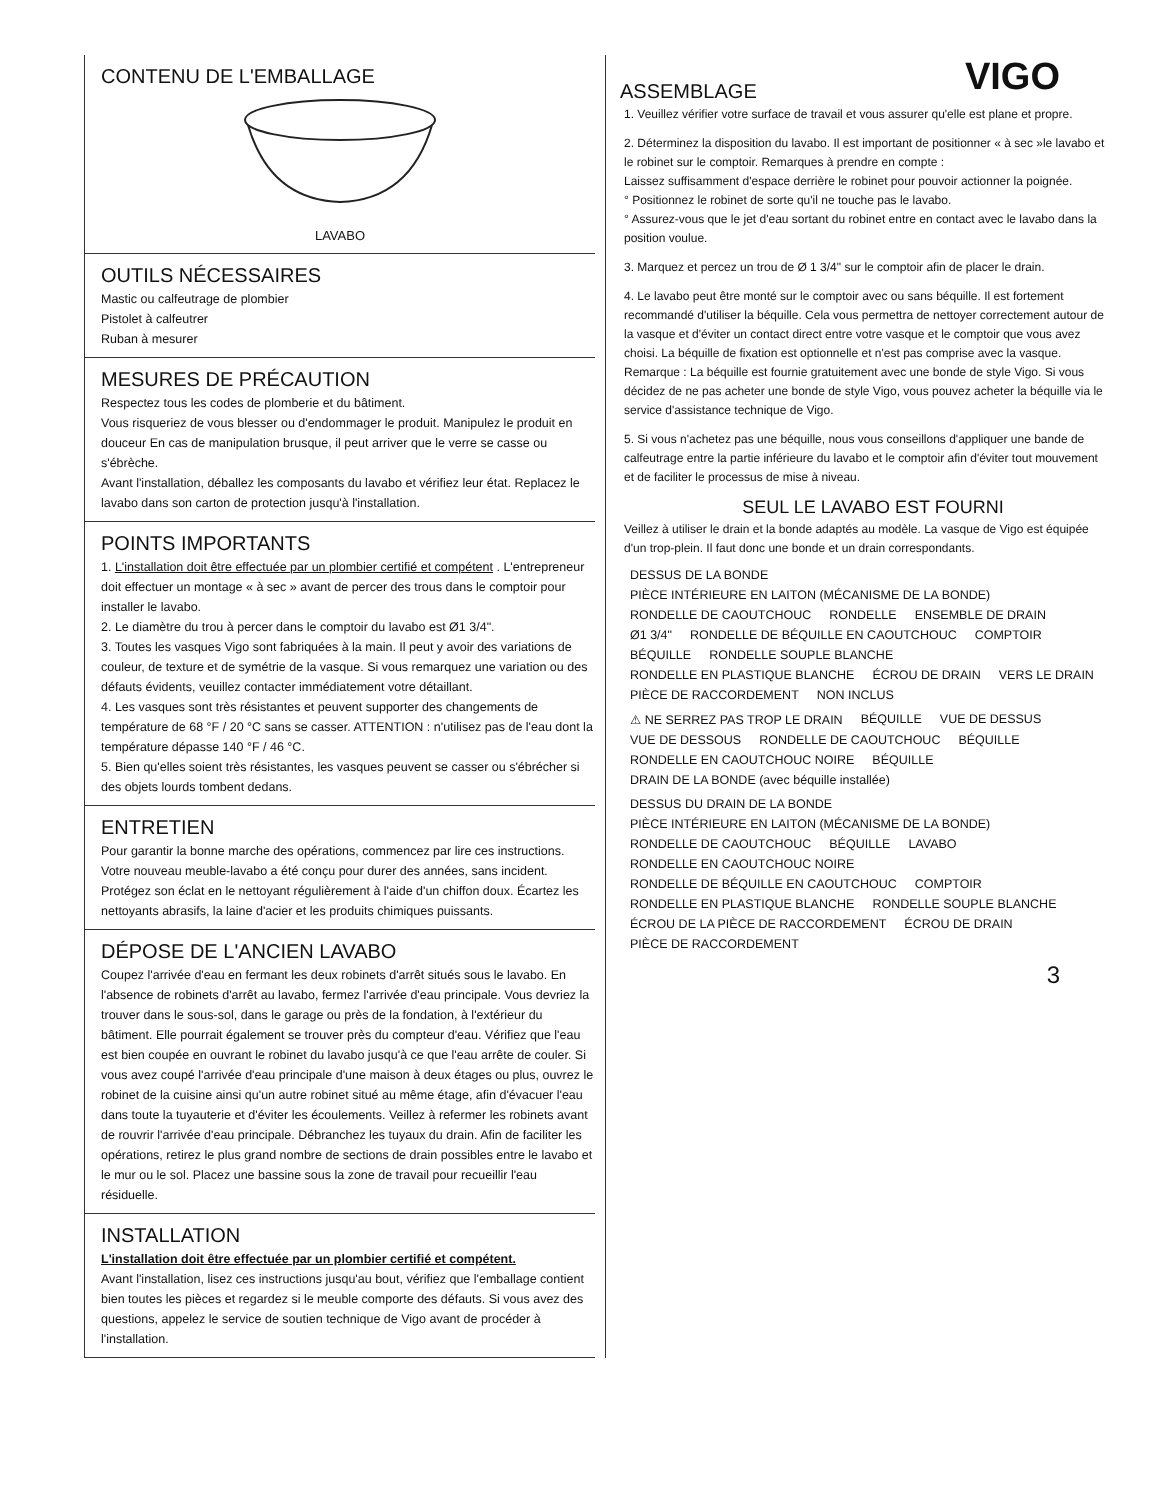CONTENU DE L'EMBALLAGE
LAVABO
OUTILS NÉCESSAIRES
Mastic ou calfeutrage de plombier
Pistolet à calfeutrer
Ruban à mesurer
MESURES DE PRÉCAUTION
Respectez tous les codes de plomberie et du bâtiment.
Vous risqueriez de vous blesser ou d'endommager le produit. Manipulez le produit en douceur En cas de manipulation brusque, il peut arriver que le verre se casse ou s'ébrèche.
Avant l'installation, déballez les composants du lavabo et vérifiez leur état. Replacez le lavabo dans son carton de protection jusqu'à l'installation.
POINTS IMPORTANTS
1. L'installation doit être effectuée par un plombier certifié et compétent . L'entrepreneur doit effectuer un montage « à sec » avant de percer des trous dans le comptoir pour installer le lavabo.
2. Le diamètre du trou à percer dans le comptoir du lavabo est Ø1 3/4".
3. Toutes les vasques Vigo sont fabriquées à la main. Il peut y avoir des variations de couleur, de texture et de symétrie de la vasque. Si vous remarquez une variation ou des défauts évidents, veuillez contacter immédiatement votre détaillant.
4. Les vasques sont très résistantes et peuvent supporter des changements de température de 68 °F / 20 °C sans se casser. ATTENTION : n'utilisez pas de l'eau dont la température dépasse 140 °F / 46 °C.
5. Bien qu'elles soient très résistantes, les vasques peuvent se casser ou s'ébrécher si des objets lourds tombent dedans.
ENTRETIEN
Pour garantir la bonne marche des opérations, commencez par lire ces instructions. Votre nouveau meuble-lavabo a été conçu pour durer des années, sans incident. Protégez son éclat en le nettoyant régulièrement à l'aide d'un chiffon doux. Écartez les nettoyants abrasifs, la laine d'acier et les produits chimiques puissants.
DÉPOSE DE L'ANCIEN LAVABO
Coupez l'arrivée d'eau en fermant les deux robinets d'arrêt situés sous le lavabo. En l'absence de robinets d'arrêt au lavabo, fermez l'arrivée d'eau principale. Vous devriez la trouver dans le sous-sol, dans le garage ou près de la fondation, à l'extérieur du bâtiment. Elle pourrait également se trouver près du compteur d'eau. Vérifiez que l'eau est bien coupée en ouvrant le robinet du lavabo jusqu'à ce que l'eau arrête de couler. Si vous avez coupé l'arrivée d'eau principale d'une maison à deux étages ou plus, ouvrez le robinet de la cuisine ainsi qu'un autre robinet situé au même étage, afin d'évacuer l'eau dans toute la tuyauterie et d'éviter les écoulements. Veillez à refermer les robinets avant de rouvrir l'arrivée d'eau principale. Débranchez les tuyaux du drain. Afin de faciliter les opérations, retirez le plus grand nombre de sections de drain possibles entre le lavabo et le mur ou le sol. Placez une bassine sous la zone de travail pour recueillir l'eau résiduelle.
INSTALLATION
L'installation doit être effectuée par un plombier certifié et compétent.
Avant l'installation, lisez ces instructions jusqu'au bout, vérifiez que l'emballage contient bien toutes les pièces et regardez si le meuble comporte des défauts. Si vous avez des questions, appelez le service de soutien technique de Vigo avant de procéder à l'installation.
VIGO
ASSEMBLAGE
1. Veuillez vérifier votre surface de travail et vous assurer qu'elle est plane et propre.
2. Déterminez la disposition du lavabo. Il est important de positionner « à sec »le lavabo et le robinet sur le comptoir. Remarques à prendre en compte :
Laissez suffisamment d'espace derrière le robinet pour pouvoir actionner la poignée.
° Positionnez le robinet de sorte qu'il ne touche pas le lavabo.
° Assurez-vous que le jet d'eau sortant du robinet entre en contact avec le lavabo dans la position voulue.
3. Marquez et percez un trou de Ø 1 3/4" sur le comptoir afin de placer le drain.
4. Le lavabo peut être monté sur le comptoir avec ou sans béquille. Il est fortement recommandé d'utiliser la béquille. Cela vous permettra de nettoyer correctement autour de la vasque et d'éviter un contact direct entre votre vasque et le comptoir que vous avez choisi. La béquille de fixation est optionnelle et n'est pas comprise avec la vasque. Remarque : La béquille est fournie gratuitement avec une bonde de style Vigo. Si vous décidez de ne pas acheter une bonde de style Vigo, vous pouvez acheter la béquille via le service d'assistance technique de Vigo.
5. Si vous n'achetez pas une béquille, nous vous conseillons d'appliquer une bande de calfeutrage entre la partie inférieure du lavabo et le comptoir afin d'éviter tout mouvement et de faciliter le processus de mise à niveau.
SEUL LE LAVABO EST FOURNI
Veillez à utiliser le drain et la bonde adaptés au modèle. La vasque de Vigo est équipée d'un trop-plein. Il faut donc une bonde et un drain correspondants.
DESSUS DE LA BONDE PIÈCE INTÉRIEURE EN LAITON (MÉCANISME DE LA BONDE) RONDELLE DE CAOUTCHOUC RONDELLE ENSEMBLE DE DRAIN Ø1 3/4" RONDELLE DE BÉQUILLE EN CAOUTCHOUC COMPTOIR BÉQUILLE RONDELLE SOUPLE BLANCHE RONDELLE EN PLASTIQUE BLANCHE ÉCROU DE DRAIN VERS LE DRAIN PIÈCE DE RACCORDEMENT NON INCLUS
⚠ NE SERREZ PAS TROP LE DRAIN BÉQUILLE VUE DE DESSUS VUE DE DESSOUS RONDELLE DE CAOUTCHOUC BÉQUILLE RONDELLE EN CAOUTCHOUC NOIRE BÉQUILLE DRAIN DE LA BONDE (avec béquille installée)
DESSUS DU DRAIN DE LA BONDE PIÈCE INTÉRIEURE EN LAITON (MÉCANISME DE LA BONDE) RONDELLE DE CAOUTCHOUC BÉQUILLE LAVABO RONDELLE EN CAOUTCHOUC NOIRE RONDELLE DE BÉQUILLE EN CAOUTCHOUC COMPTOIR RONDELLE EN PLASTIQUE BLANCHE RONDELLE SOUPLE BLANCHE ÉCROU DE LA PIÈCE DE RACCORDEMENT ÉCROU DE DRAIN PIÈCE DE RACCORDEMENT
3